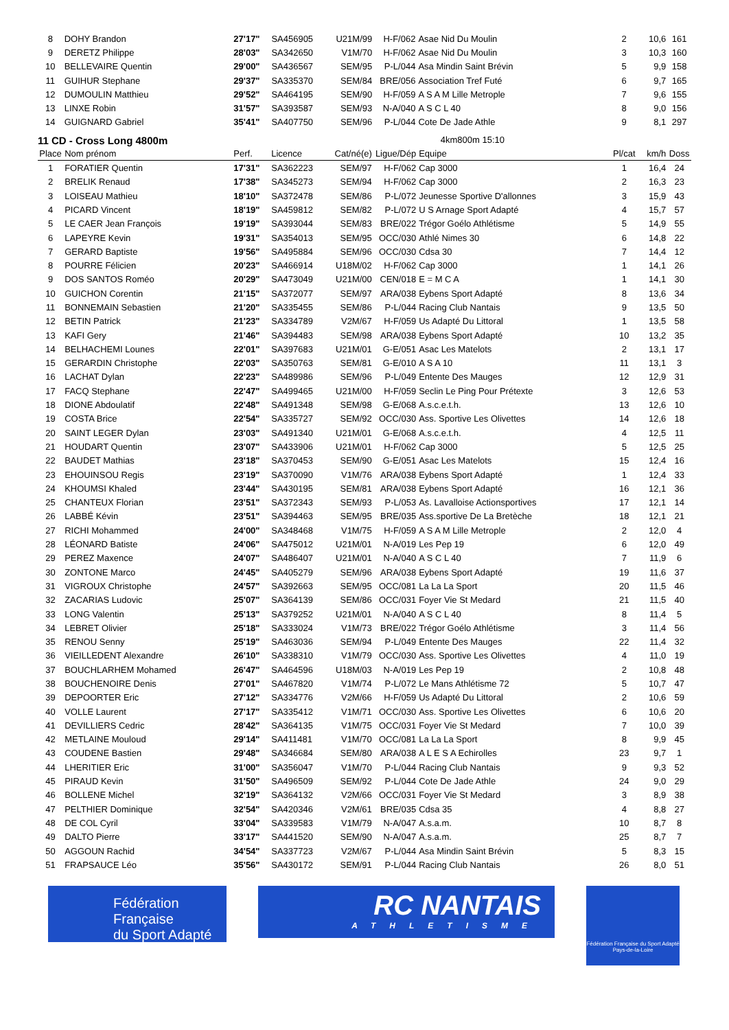| 8 | DOHY Brandon | 27'17" | SA456905 | U21M/99 | H-F/062 | Asae Nid Du Moulin | 2 | 10,6 | 161 |
| 9 | DERETZ Philippe | 28'03" | SA342650 | V1M/70 | H-F/062 | Asae Nid Du Moulin | 3 | 10,3 | 160 |
| 10 | BELLEVAIRE Quentin | 29'00" | SA436567 | SEM/95 | P-L/044 | Asa Mindin Saint Brévin | 5 | 9,9 | 158 |
| 11 | GUIHUR Stephane | 29'37" | SA335370 | SEM/84 | BRE/056 | Association Tref Futé | 6 | 9,7 | 165 |
| 12 | DUMOULIN Matthieu | 29'52" | SA464195 | SEM/90 | H-F/059 | A S A M Lille Metrople | 7 | 9,6 | 155 |
| 13 | LINXE Robin | 31'57" | SA393587 | SEM/93 | N-A/040 | A S C L 40 | 8 | 9,0 | 156 |
| 14 | GUIGNARD Gabriel | 35'41" | SA407750 | SEM/96 | P-L/044 | Cote De Jade Athle | 9 | 8,1 | 297 |
11 CD - Cross Long 4800m 4km800m 15:10
| Place | Nom prénom | Perf. | Licence | Cat/né(e) | Ligue/Dép | Equipe | Pl/cat | km/h | Doss |
| --- | --- | --- | --- | --- | --- | --- | --- | --- | --- |
| 1 | FORATIER Quentin | 17'31" | SA362223 | SEM/97 | H-F/062 | Cap 3000 | 1 | 16,4 | 24 |
| 2 | BRELIK Renaud | 17'38" | SA345273 | SEM/94 | H-F/062 | Cap 3000 | 2 | 16,3 | 23 |
| 3 | LOISEAU Mathieu | 18'10" | SA372478 | SEM/86 | P-L/072 | Jeunesse Sportive D'allonnes | 3 | 15,9 | 43 |
| 4 | PICARD Vincent | 18'19" | SA459812 | SEM/82 | P-L/072 | U S Arnage Sport Adapté | 4 | 15,7 | 57 |
| 5 | LE CAER Jean François | 19'19" | SA393044 | SEM/83 | BRE/022 | Trégor Goélo Athlétisme | 5 | 14,9 | 55 |
| 6 | LAPEYRE Kevin | 19'31" | SA354013 | SEM/95 | OCC/030 | Athlé Nimes 30 | 6 | 14,8 | 22 |
| 7 | GERARD Baptiste | 19'56" | SA495884 | SEM/96 | OCC/030 | Cdsa 30 | 7 | 14,4 | 12 |
| 8 | POURRE Félicien | 20'23" | SA466914 | U18M/02 | H-F/062 | Cap 3000 | 1 | 14,1 | 26 |
| 9 | DOS SANTOS Roméo | 20'29" | SA473049 | U21M/00 | CEN/018 | E = M C A | 1 | 14,1 | 30 |
| 10 | GUICHON Corentin | 21'15" | SA372077 | SEM/97 | ARA/038 | Eybens Sport Adapté | 8 | 13,6 | 34 |
| 11 | BONNEMAIN Sebastien | 21'20" | SA335455 | SEM/86 | P-L/044 | Racing Club Nantais | 9 | 13,5 | 50 |
| 12 | BETIN Patrick | 21'23" | SA334789 | V2M/67 | H-F/059 | Us Adapté Du Littoral | 1 | 13,5 | 58 |
| 13 | KAFI Gery | 21'46" | SA394483 | SEM/98 | ARA/038 | Eybens Sport Adapté | 10 | 13,2 | 35 |
| 14 | BELHACHEMI Lounes | 22'01" | SA397683 | U21M/01 | G-E/051 | Asac Les Matelots | 2 | 13,1 | 17 |
| 15 | GERARDIN Christophe | 22'03" | SA350763 | SEM/81 | G-E/010 | A S A 10 | 11 | 13,1 | 3 |
| 16 | LACHAT Dylan | 22'23" | SA489986 | SEM/96 | P-L/049 | Entente Des Mauges | 12 | 12,9 | 31 |
| 17 | FACQ Stephane | 22'47" | SA499465 | U21M/00 | H-F/059 | Seclin Le Ping Pour Prétexte | 3 | 12,6 | 53 |
| 18 | DIONE Abdoulatif | 22'48" | SA491348 | SEM/98 | G-E/068 | A.s.c.e.t.h. | 13 | 12,6 | 10 |
| 19 | COSTA Brice | 22'54" | SA335727 | SEM/92 | OCC/030 | Ass. Sportive Les Olivettes | 14 | 12,6 | 18 |
| 20 | SAINT LEGER Dylan | 23'03" | SA491340 | U21M/01 | G-E/068 | A.s.c.e.t.h. | 4 | 12,5 | 11 |
| 21 | HOUDART Quentin | 23'07" | SA433906 | U21M/01 | H-F/062 | Cap 3000 | 5 | 12,5 | 25 |
| 22 | BAUDET Mathias | 23'18" | SA370453 | SEM/90 | G-E/051 | Asac Les Matelots | 15 | 12,4 | 16 |
| 23 | EHOUINSOU Regis | 23'19" | SA370090 | V1M/76 | ARA/038 | Eybens Sport Adapté | 1 | 12,4 | 33 |
| 24 | KHOUMSI Khaled | 23'44" | SA430195 | SEM/81 | ARA/038 | Eybens Sport Adapté | 16 | 12,1 | 36 |
| 25 | CHANTEUX Florian | 23'51" | SA372343 | SEM/93 | P-L/053 | As. Lavalloise Actionsportives | 17 | 12,1 | 14 |
| 26 | LABBÉ Kévin | 23'51" | SA394463 | SEM/95 | BRE/035 | Ass.sportive De La Bretèche | 18 | 12,1 | 21 |
| 27 | RICHI Mohammed | 24'00" | SA348468 | V1M/75 | H-F/059 | A S A M Lille Metrople | 2 | 12,0 | 4 |
| 28 | LÉONARD Batiste | 24'06" | SA475012 | U21M/01 | N-A/019 | Les Pep 19 | 6 | 12,0 | 49 |
| 29 | PEREZ Maxence | 24'07" | SA486407 | U21M/01 | N-A/040 | A S C L 40 | 7 | 11,9 | 6 |
| 30 | ZONTONE Marco | 24'45" | SA405279 | SEM/96 | ARA/038 | Eybens Sport Adapté | 19 | 11,6 | 37 |
| 31 | VIGROUX Christophe | 24'57" | SA392663 | SEM/95 | OCC/081 | La La La Sport | 20 | 11,5 | 46 |
| 32 | ZACARIAS Ludovic | 25'07" | SA364139 | SEM/86 | OCC/031 | Foyer Vie St Medard | 21 | 11,5 | 40 |
| 33 | LONG Valentin | 25'13" | SA379252 | U21M/01 | N-A/040 | A S C L 40 | 8 | 11,4 | 5 |
| 34 | LEBRET Olivier | 25'18" | SA333024 | V1M/73 | BRE/022 | Trégor Goélo Athlétisme | 3 | 11,4 | 56 |
| 35 | RENOU Senny | 25'19" | SA463036 | SEM/94 | P-L/049 | Entente Des Mauges | 22 | 11,4 | 32 |
| 36 | VIEILLEDENT Alexandre | 26'10" | SA338310 | V1M/79 | OCC/030 | Ass. Sportive Les Olivettes | 4 | 11,0 | 19 |
| 37 | BOUCHLARHEM Mohamed | 26'47" | SA464596 | U18M/03 | N-A/019 | Les Pep 19 | 2 | 10,8 | 48 |
| 38 | BOUCHENOIRE Denis | 27'01" | SA467820 | V1M/74 | P-L/072 | Le Mans Athlétisme 72 | 5 | 10,7 | 47 |
| 39 | DEPOORTER Eric | 27'12" | SA334776 | V2M/66 | H-F/059 | Us Adapté Du Littoral | 2 | 10,6 | 59 |
| 40 | VOLLE Laurent | 27'17" | SA335412 | V1M/71 | OCC/030 | Ass. Sportive Les Olivettes | 6 | 10,6 | 20 |
| 41 | DEVILLIERS Cedric | 28'42" | SA364135 | V1M/75 | OCC/031 | Foyer Vie St Medard | 7 | 10,0 | 39 |
| 42 | METLAINE Mouloud | 29'14" | SA411481 | V1M/70 | OCC/081 | La La La Sport | 8 | 9,9 | 45 |
| 43 | COUDENE Bastien | 29'48" | SA346684 | SEM/80 | ARA/038 | A L E S A Echirolles | 23 | 9,7 | 1 |
| 44 | LHERITIER Eric | 31'00" | SA356047 | V1M/70 | P-L/044 | Racing Club Nantais | 9 | 9,3 | 52 |
| 45 | PIRAUD Kevin | 31'50" | SA496509 | SEM/92 | P-L/044 | Cote De Jade Athle | 24 | 9,0 | 29 |
| 46 | BOLLENE Michel | 32'19" | SA364132 | V2M/66 | OCC/031 | Foyer Vie St Medard | 3 | 8,9 | 38 |
| 47 | PELTHIER Dominique | 32'54" | SA420346 | V2M/61 | BRE/035 | Cdsa 35 | 4 | 8,8 | 27 |
| 48 | DE COL Cyril | 33'04" | SA339583 | V1M/79 | N-A/047 | A.s.a.m. | 10 | 8,7 | 8 |
| 49 | DALTO Pierre | 33'17" | SA441520 | SEM/90 | N-A/047 | A.s.a.m. | 25 | 8,7 | 7 |
| 50 | AGGOUN Rachid | 34'54" | SA337723 | V2M/67 | P-L/044 | Asa Mindin Saint Brévin | 5 | 8,3 | 15 |
| 51 | FRAPSAUCE Léo | 35'56" | SA430172 | SEM/91 | P-L/044 | Racing Club Nantais | 26 | 8,0 | 51 |
Fédération Française
du Sport Adapté
RC NANTAIS
ATHLETISME
Fédération Française du Sport Adapté
Pays-de-la-Loire